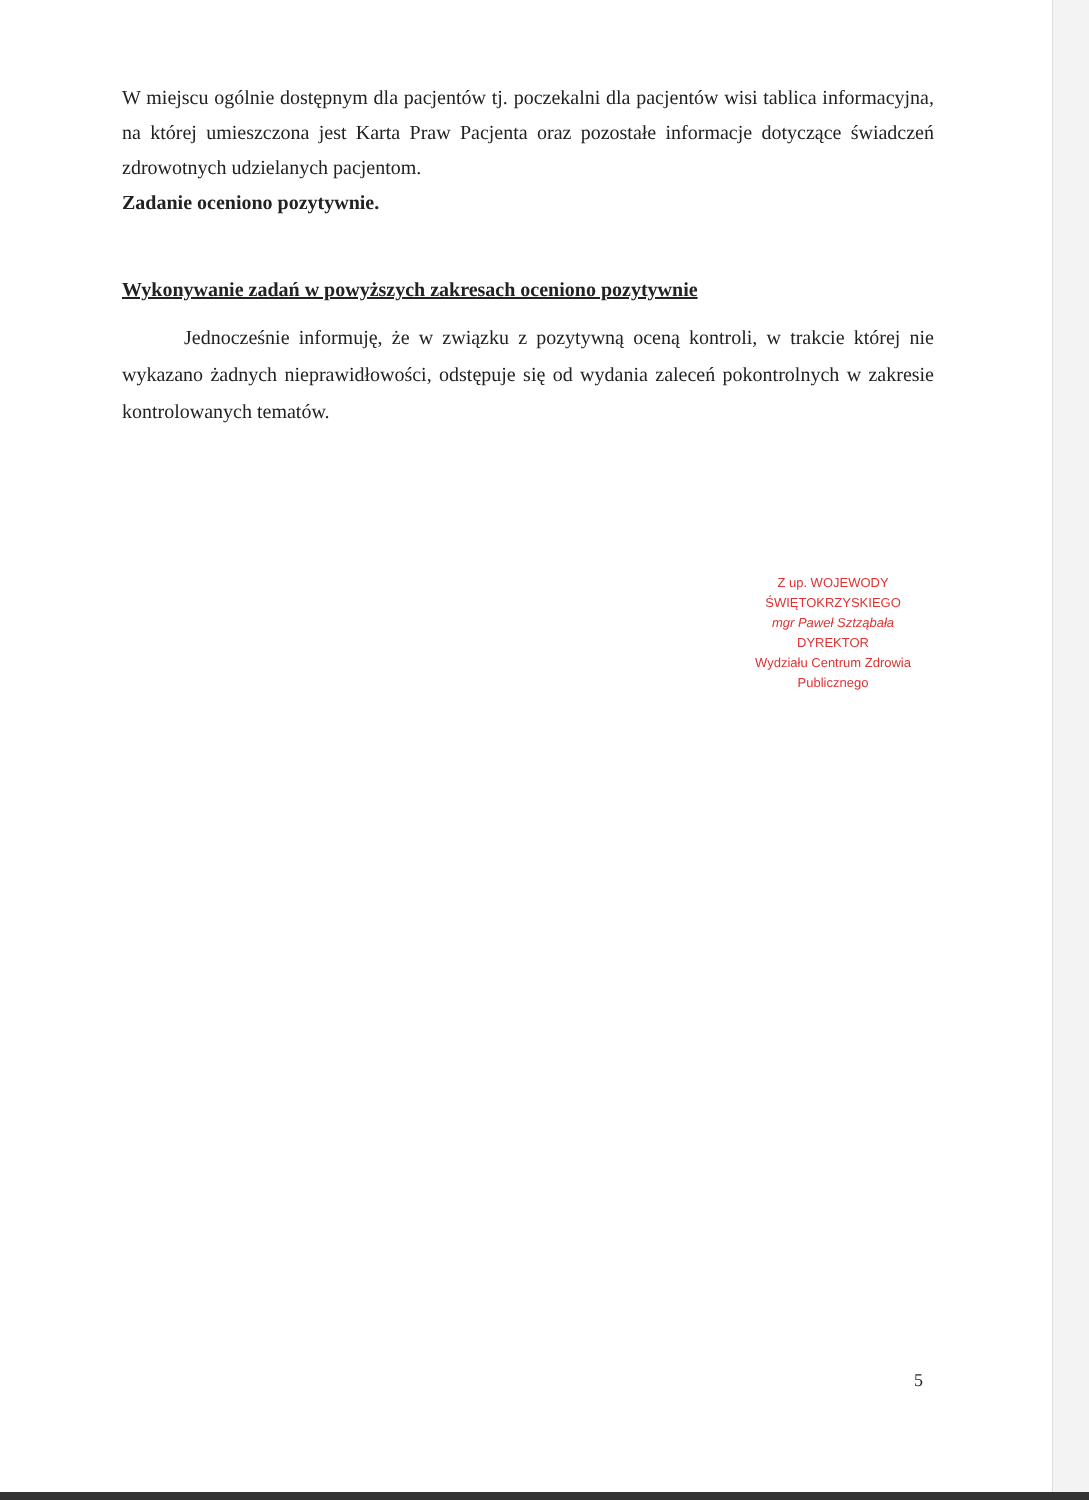W miejscu ogólnie dostępnym dla pacjentów tj. poczekalni dla pacjentów wisi tablica informacyjna, na której umieszczona jest Karta Praw Pacjenta oraz pozostałe informacje dotyczące świadczeń zdrowotnych udzielanych pacjentom.
Zadanie oceniono pozytywnie.
Wykonywanie zadań w powyższych zakresach oceniono pozytywnie
Jednocześnie informuję, że w związku z pozytywną oceną kontroli, w trakcie której nie wykazano żadnych nieprawidłowości, odstępuje się od wydania zaleceń pokontrolnych w zakresie kontrolowanych tematów.
Z up. WOJEWODY ŚWIĘTOKRZYSKIEGO
mgr Paweł Sztząbała
DYREKTOR
Wydziału Centrum Zdrowia Publicznego
5